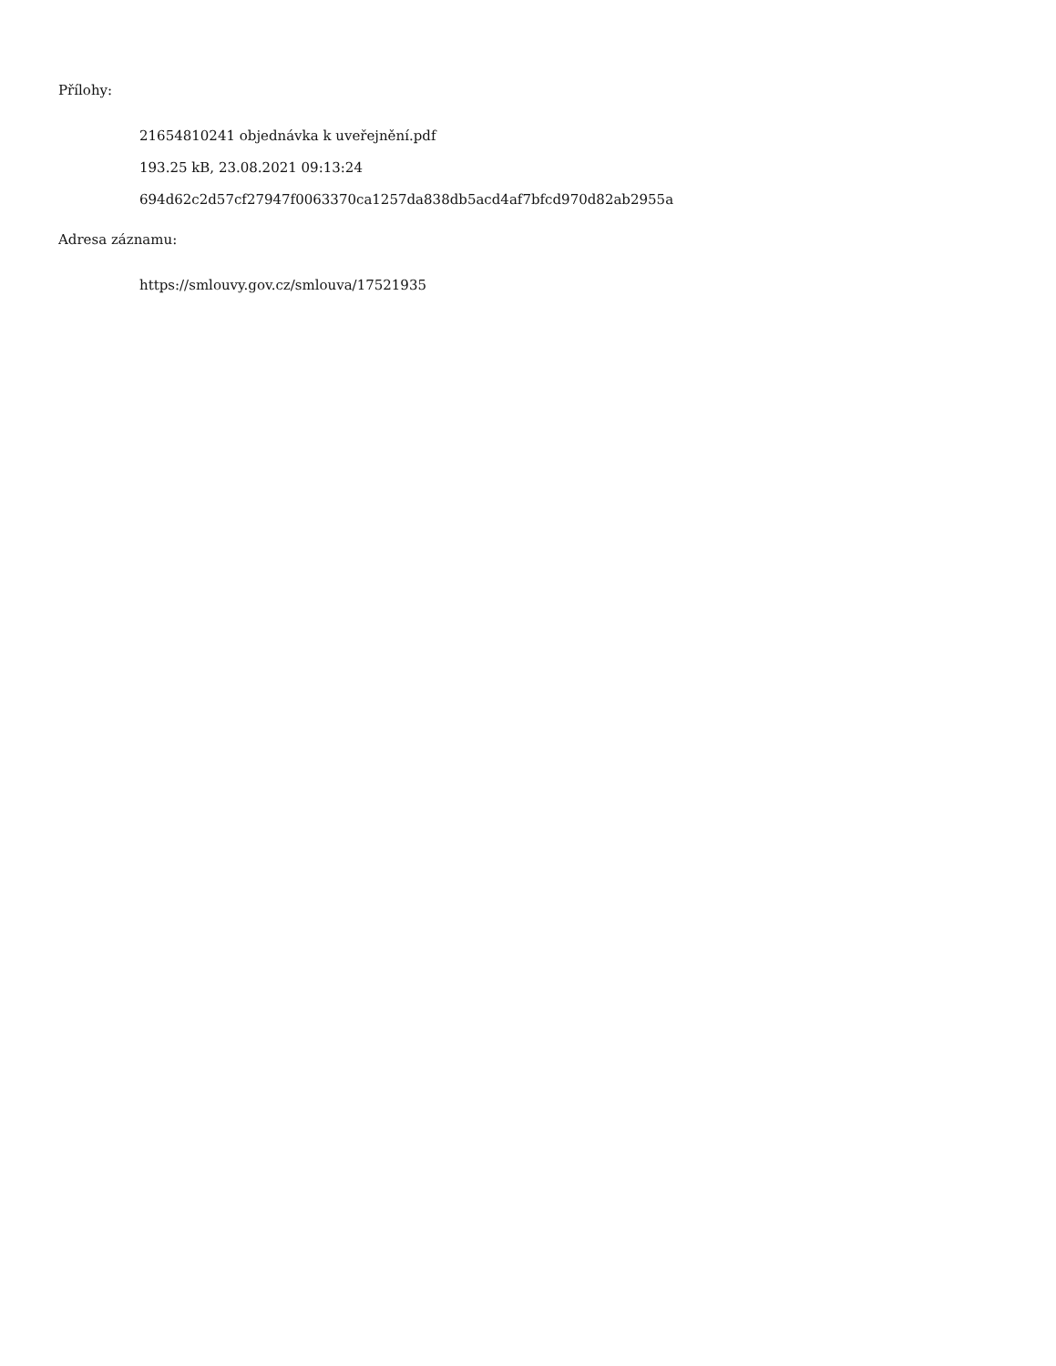Přílohy:
21654810241 objednávka k uveřejnění.pdf
193.25 kB, 23.08.2021 09:13:24
694d62c2d57cf27947f0063370ca1257da838db5acd4af7bfcd970d82ab2955a
Adresa záznamu:
https://smlouvy.gov.cz/smlouva/17521935